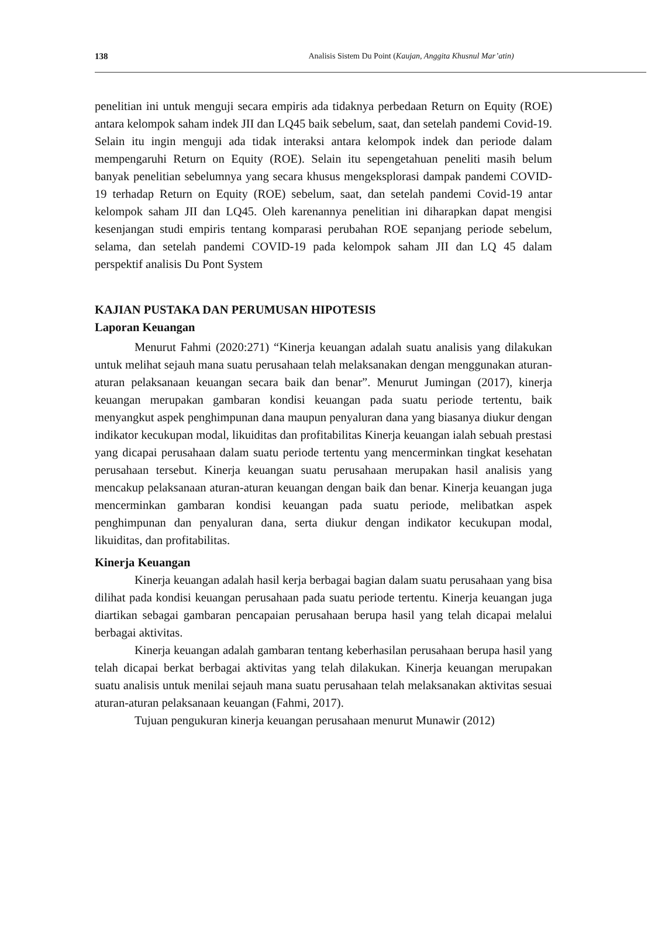138 Analisis Sistem Du Point (Kaujan, Anggita Khusnul Mar’atin)
penelitian ini untuk menguji secara empiris ada tidaknya perbedaan Return on Equity (ROE) antara kelompok saham indek JII dan LQ45 baik sebelum, saat, dan setelah pandemi Covid-19. Selain itu ingin menguji ada tidak interaksi antara kelompok indek dan periode dalam mempengaruhi Return on Equity (ROE). Selain itu sepengetahuan peneliti masih belum banyak penelitian sebelumnya yang secara khusus mengeksplorasi dampak pandemi COVID-19 terhadap Return on Equity (ROE) sebelum, saat, dan setelah pandemi Covid-19 antar kelompok saham JII dan LQ45. Oleh karenannya penelitian ini diharapkan dapat mengisi kesenjangan studi empiris tentang komparasi perubahan ROE sepanjang periode sebelum, selama, dan setelah pandemi COVID-19 pada kelompok saham JII dan LQ 45 dalam perspektif analisis Du Pont System
KAJIAN PUSTAKA DAN PERUMUSAN HIPOTESIS
Laporan Keuangan
Menurut Fahmi (2020:271) “Kinerja keuangan adalah suatu analisis yang dilakukan untuk melihat sejauh mana suatu perusahaan telah melaksanakan dengan menggunakan aturan-aturan pelaksanaan keuangan secara baik dan benar”. Menurut Jumingan (2017), kinerja keuangan merupakan gambaran kondisi keuangan pada suatu periode tertentu, baik menyangkut aspek penghimpunan dana maupun penyaluran dana yang biasanya diukur dengan indikator kecukupan modal, likuiditas dan profitabilitas Kinerja keuangan ialah sebuah prestasi yang dicapai perusahaan dalam suatu periode tertentu yang mencerminkan tingkat kesehatan perusahaan tersebut. Kinerja keuangan suatu perusahaan merupakan hasil analisis yang mencakup pelaksanaan aturan-aturan keuangan dengan baik dan benar. Kinerja keuangan juga mencerminkan gambaran kondisi keuangan pada suatu periode, melibatkan aspek penghimpunan dan penyaluran dana, serta diukur dengan indikator kecukupan modal, likuiditas, dan profitabilitas.
Kinerja Keuangan
Kinerja keuangan adalah hasil kerja berbagai bagian dalam suatu perusahaan yang bisa dilihat pada kondisi keuangan perusahaan pada suatu periode tertentu. Kinerja keuangan juga diartikan sebagai gambaran pencapaian perusahaan berupa hasil yang telah dicapai melalui berbagai aktivitas.
Kinerja keuangan adalah gambaran tentang keberhasilan perusahaan berupa hasil yang telah dicapai berkat berbagai aktivitas yang telah dilakukan. Kinerja keuangan merupakan suatu analisis untuk menilai sejauh mana suatu perusahaan telah melaksanakan aktivitas sesuai aturan-aturan pelaksanaan keuangan (Fahmi, 2017).
Tujuan pengukuran kinerja keuangan perusahaan menurut Munawir (2012)